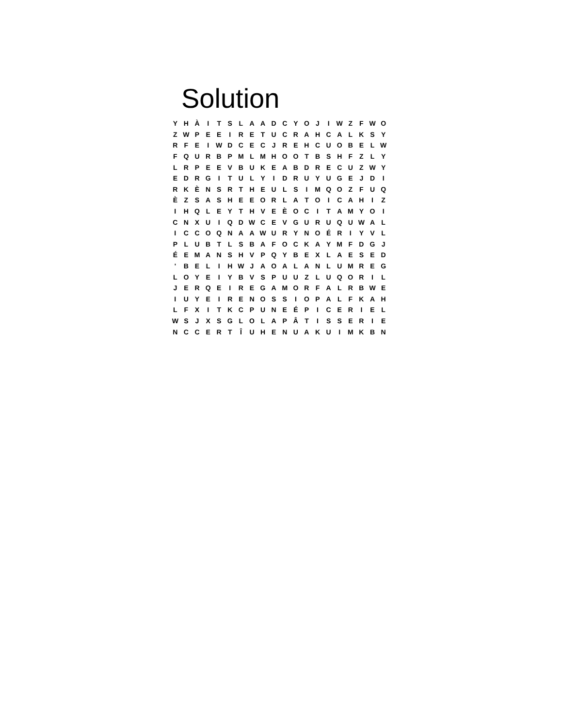Solution
| Y | H | À | I | T | S | L | A | A | D | C | Y | O | J | I | W | Z | F | W | O |
| Z | W | P | E | E | I | R | E | T | U | C | R | A | H | C | A | L | K | S | Y |
| R | F | E | I | W | D | C | E | C | J | R | E | H | C | U | O | B | E | L | W |
| F | Q | U | R | B | P | M | L | M | H | O | O | T | B | S | H | F | Z | L | Y |
| L | R | P | E | E | V | B | U | K | E | A | B | D | R | E | C | U | Z | W | Y |
| E | D | R | G | I | T | U | L | Y | I | D | R | U | Y | U | G | E | J | D | I |
| R | K | È | N | S | R | T | H | E | U | L | S | I | M | Q | O | Z | F | U | Q |
| È | Z | S | A | S | H | E | E | O | R | L | A | T | O | I | C | A | H | I | Z |
| I | H | Q | L | E | Y | T | H | V | E | È | O | C | I | T | A | M | Y | O | I |
| C | N | X | U | I | Q | D | W | C | E | V | G | U | R | U | Q | U | W | A | L |
| I | C | C | O | Q | N | A | A | W | U | R | Y | N | O | É | R | I | Y | V | L |
| P | L | U | B | T | L | S | B | A | F | O | C | K | A | Y | M | F | D | G | J |
| É | E | M | A | N | S | H | V | P | Q | Y | B | E | X | L | A | E | S | E | D |
| ' | B | E | L | I | H | W | J | A | O | A | L | A | N | L | U | M | R | E | G |
| L | O | Y | E | I | Y | B | V | S | P | U | U | Z | L | U | Q | O | R | I | L |
| J | E | R | Q | E | I | R | E | G | A | M | O | R | F | A | L | R | B | W | E |
| I | U | Y | E | I | R | E | N | O | S | S | I | O | P | A | L | F | K | A | H |
| L | F | X | I | T | K | C | P | U | N | E | É | P | I | C | E | R | I | E | L |
| W | S | J | X | S | G | L | O | L | A | P | Â | T | I | S | S | E | R | I | E |
| N | C | C | E | R | T | Î | U | H | E | N | U | A | K | U | I | M | K | B | N |